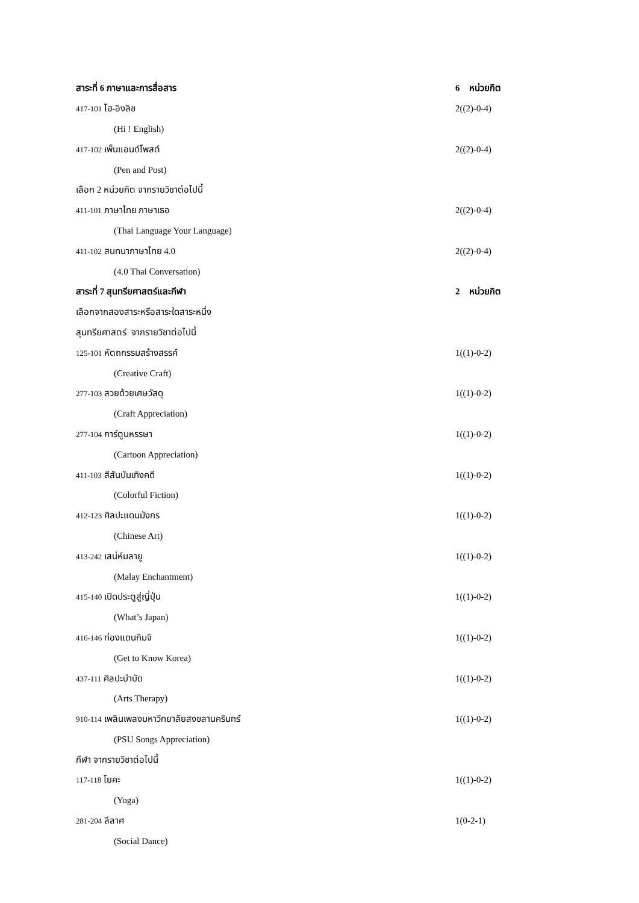สาระที่ 6 ภาษาและการสื่อสาร
6 หน่วยกิต
417-101 ไฮ-อิงลิช 2((2)-0-4)
(Hi ! English)
417-102 เพ็นแอนด์โพสต์ 2((2)-0-4)
(Pen and Post)
เลือก 2 หน่วยกิต จากรายวิชาต่อไปนี้
411-101 ภาษาไทย ภาษาเธอ 2((2)-0-4)
(Thai Language Your Language)
411-102 สนทนาภาษาไทย 4.0 2((2)-0-4)
(4.0 Thai Conversation)
สาระที่ 7 สุนทรียศาสตร์และกีฬา
2 หน่วยกิต
เลือกจากสองสาระหรือสาระใดสาระหนึ่ง
สุนทรียศาสตร์ จากรายวิชาต่อไปนี้
125-101 หัตถกรรมสร้างสรรค์ 1((1)-0-2)
(Creative Craft)
277-103 สวยด้วยเศษวัสดุ 1((1)-0-2)
(Craft Appreciation)
277-104 การ์ตูนหรรษา 1((1)-0-2)
(Cartoon Appreciation)
411-103 สีสันบันเทิงคดี 1((1)-0-2)
(Colorful Fiction)
412-123 ศิลปะแดนมังกร 1((1)-0-2)
(Chinese Art)
413-242 เสน่ห์มลายู 1((1)-0-2)
(Malay Enchantment)
415-140 เปิดประตูสู่ญี่ปุ่น 1((1)-0-2)
(What’s Japan)
416-146 ท่องแดนกิมจิ 1((1)-0-2)
(Get to Know Korea)
437-111 ศิลปะบำบัด 1((1)-0-2)
(Arts Therapy)
910-114 เพลินเพลงมหาวิทยาลัยสงขลานครินทร์
1((1)-0-2)
(PSU Songs Appreciation)
กีฬา จากรายวิชาต่อไปนี้
117-118 โยคะ 1((1)-0-2)
(Yoga)
281-204 ลีลาศ 1(0-2-1)
(Social Dance)